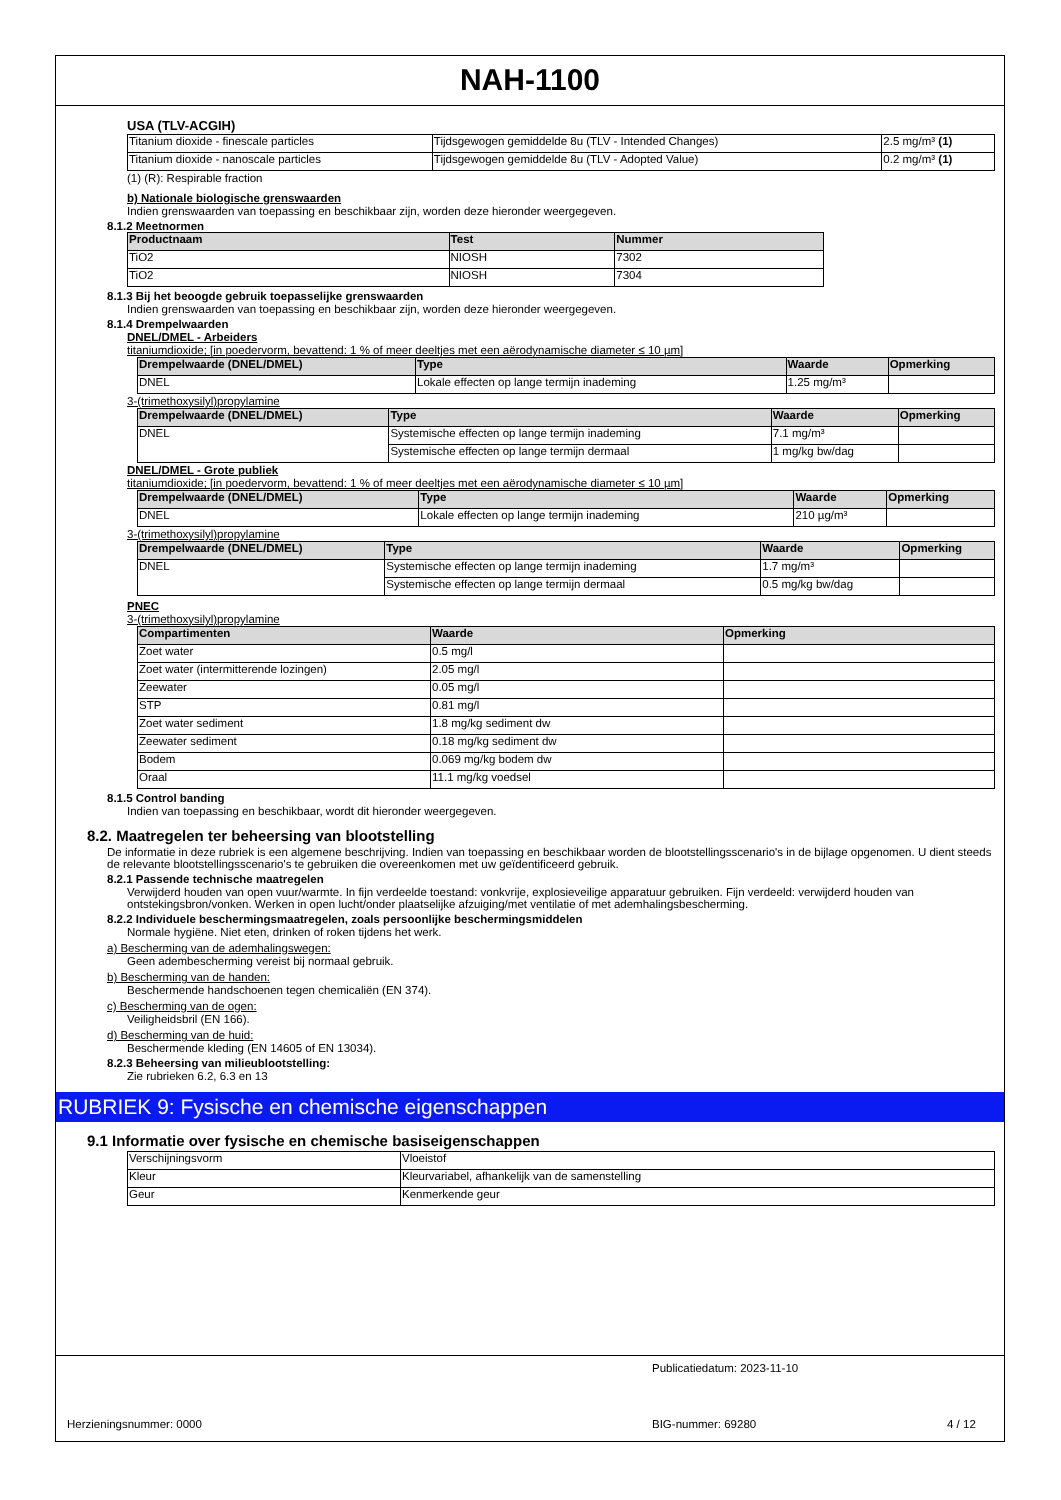NAH-1100
USA (TLV-ACGIH)
| Titanium dioxide - finescale particles | Tijdsgewogen gemiddelde 8u (TLV - Intended Changes) | 2.5 mg/m³ (1) |
| Titanium dioxide - nanoscale particles | Tijdsgewogen gemiddelde 8u (TLV - Adopted Value) | 0.2 mg/m³ (1) |
(1) (R): Respirable fraction
b) Nationale biologische grenswaarden
Indien grenswaarden van toepassing en beschikbaar zijn, worden deze hieronder weergegeven.
8.1.2 Meetnormen
| Productnaam | Test | Nummer |
| --- | --- | --- |
| TiO2 | NIOSH | 7302 |
| TiO2 | NIOSH | 7304 |
8.1.3 Bij het beoogde gebruik toepasselijke grenswaarden
Indien grenswaarden van toepassing en beschikbaar zijn, worden deze hieronder weergegeven.
8.1.4 Drempelwaarden
DNEL/DMEL - Arbeiders
titaniumdioxide; [in poedervorm, bevattend: 1 % of meer deeltjes met een aërodynamische diameter ≤ 10 µm]
| Drempelwaarde (DNEL/DMEL) | Type | Waarde | Opmerking |
| --- | --- | --- | --- |
| DNEL | Lokale effecten op lange termijn inademing | 1.25 mg/m³ | |
3-(trimethoxysilyl)propylamine
| Drempelwaarde (DNEL/DMEL) | Type | Waarde | Opmerking |
| --- | --- | --- | --- |
| DNEL | Systemische effecten op lange termijn inademing | 7.1 mg/m³ | |
| | Systemische effecten op lange termijn dermaal | 1 mg/kg bw/dag | |
DNEL/DMEL - Grote publiek
titaniumdioxide; [in poedervorm, bevattend: 1 % of meer deeltjes met een aërodynamische diameter ≤ 10 µm]
| Drempelwaarde (DNEL/DMEL) | Type | Waarde | Opmerking |
| --- | --- | --- | --- |
| DNEL | Lokale effecten op lange termijn inademing | 210 µg/m³ | |
3-(trimethoxysilyl)propylamine
| Drempelwaarde (DNEL/DMEL) | Type | Waarde | Opmerking |
| --- | --- | --- | --- |
| DNEL | Systemische effecten op lange termijn inademing | 1.7 mg/m³ | |
| | Systemische effecten op lange termijn dermaal | 0.5 mg/kg bw/dag | |
PNEC
3-(trimethoxysilyl)propylamine
| Compartimenten | Waarde | Opmerking |
| --- | --- | --- |
| Zoet water | 0.5 mg/l | |
| Zoet water (intermitterende lozingen) | 2.05 mg/l | |
| Zeewater | 0.05 mg/l | |
| STP | 0.81 mg/l | |
| Zoet water sediment | 1.8 mg/kg sediment dw | |
| Zeewater sediment | 0.18 mg/kg sediment dw | |
| Bodem | 0.069 mg/kg bodem dw | |
| Oraal | 11.1 mg/kg voedsel | |
8.1.5 Control banding
Indien van toepassing en beschikbaar, wordt dit hieronder weergegeven.
8.2. Maatregelen ter beheersing van blootstelling
De informatie in deze rubriek is een algemene beschrijving. Indien van toepassing en beschikbaar worden de blootstellingsscenario's in de bijlage opgenomen. U dient steeds de relevante blootstellingsscenario's te gebruiken die overeenkomen met uw geïdentificeerd gebruik.
8.2.1 Passende technische maatregelen
Verwijderd houden van open vuur/warmte. In fijn verdeelde toestand: vonkvrije, explosieveilige apparatuur gebruiken. Fijn verdeeld: verwijderd houden van ontstekingsbron/vonken. Werken in open lucht/onder plaatselijke afzuiging/met ventilatie of met ademhalingsbescherming.
8.2.2 Individuele beschermingsmaatregelen, zoals persoonlijke beschermingsmiddelen
Normale hygiëne. Niet eten, drinken of roken tijdens het werk.
a) Bescherming van de ademhalingswegen:
Geen adembescherming vereist bij normaal gebruik.
b) Bescherming van de handen:
Beschermende handschoenen tegen chemicaliën (EN 374).
c) Bescherming van de ogen:
Veiligheidsbril (EN 166).
d) Bescherming van de huid:
Beschermende kleding (EN 14605 of EN 13034).
8.2.3 Beheersing van milieublootstelling:
Zie rubrieken 6.2, 6.3 en 13
RUBRIEK 9: Fysische en chemische eigenschappen
9.1 Informatie over fysische en chemische basiseigenschappen
| Verschijningsvorm | Vloeistof |
| Kleur | Kleurvariabel, afhankelijk van de samenstelling |
| Geur | Kenmerkende geur |
Publicatiedatum: 2023-11-10
Herzieningsnummer: 0000 BIG-nummer: 69280 4 / 12